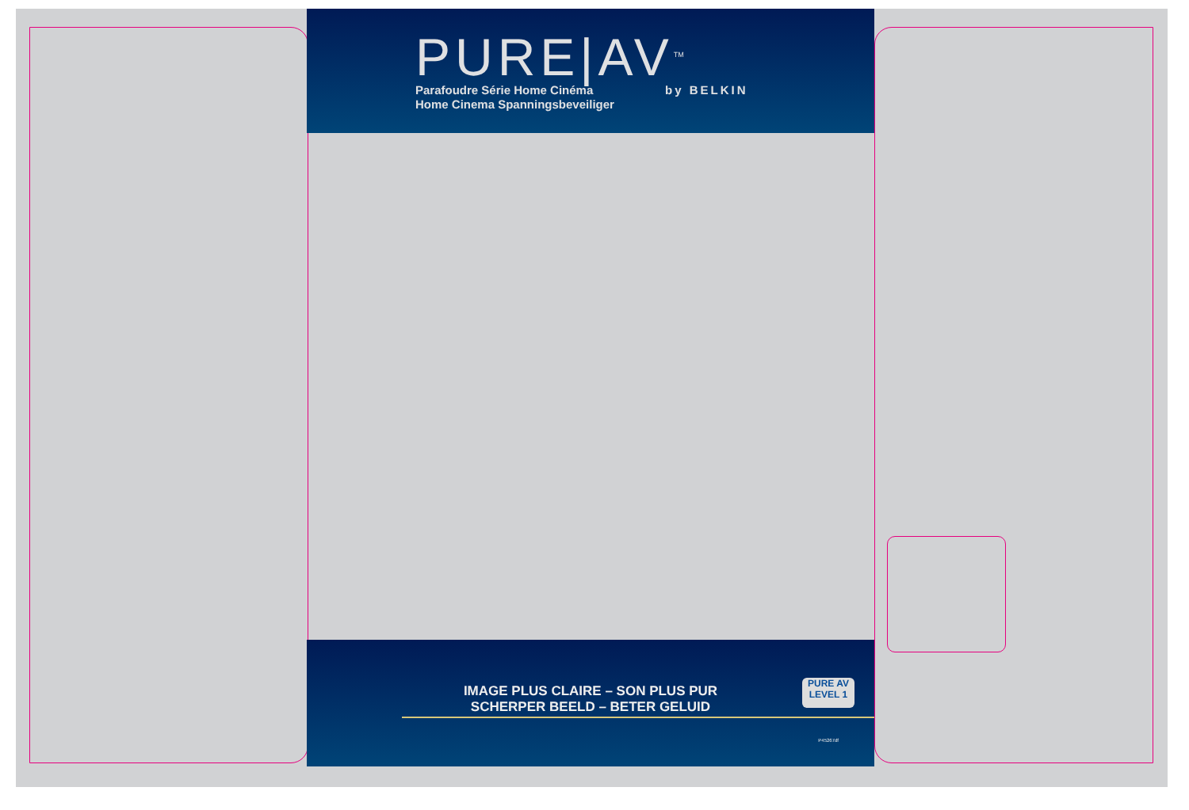PURE|AV<sup>TM</sup>
Parafoudre Série Home Cinéma
Home Cinema Spanningsbeveiliger
by BELKIN
IMAGE PLUS CLAIRE – SON PLUS PUR
SCHERPER BEELD – BETER GELUID
PURE AV
LEVEL 1
P45267df